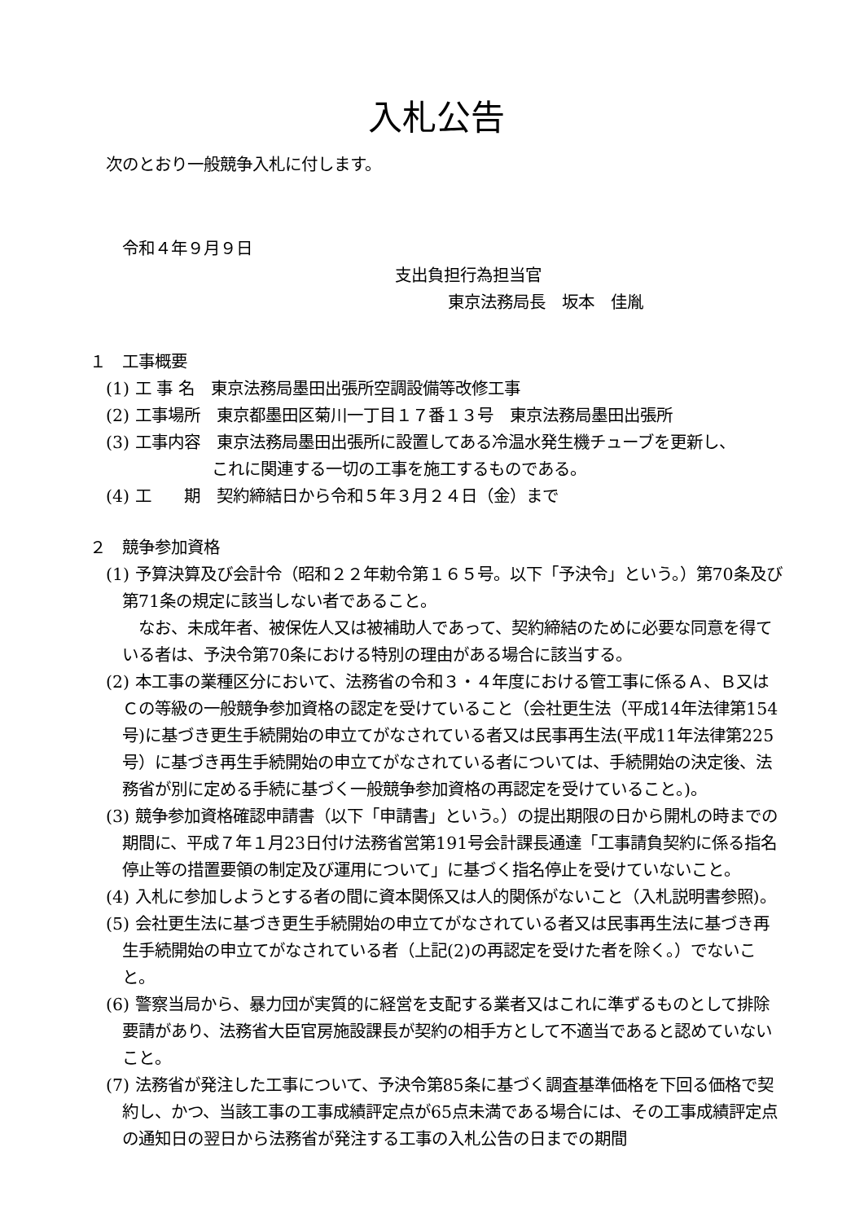入札公告
次のとおり一般競争入札に付します。
令和４年９月９日
支出負担行為担当官
東京法務局長　坂本　佳胤
１　工事概要
(1) 工 事 名　東京法務局墨田出張所空調設備等改修工事
(2) 工事場所　東京都墨田区菊川一丁目１７番１３号　東京法務局墨田出張所
(3) 工事内容　東京法務局墨田出張所に設置してある冷温水発生機チューブを更新し、
これに関連する一切の工事を施工するものである。
(4) 工　　期　契約締結日から令和５年３月２４日（金）まで
２　競争参加資格
(1) 予算決算及び会計令（昭和２２年勅令第１６５号。以下「予決令」という。）第70条及び第71条の規定に該当しない者であること。
なお、未成年者、被保佐人又は被補助人であって、契約締結のために必要な同意を得ている者は、予決令第70条における特別の理由がある場合に該当する。
(2) 本工事の業種区分において、法務省の令和３・４年度における管工事に係るＡ、Ｂ又はＣの等級の一般競争参加資格の認定を受けていること（会社更生法（平成14年法律第154号)に基づき更生手続開始の申立てがなされている者又は民事再生法(平成11年法律第225号）に基づき再生手続開始の申立てがなされている者については、手続開始の決定後、法務省が別に定める手続に基づく一般競争参加資格の再認定を受けていること。)。
(3) 競争参加資格確認申請書（以下「申請書」という。）の提出期限の日から開札の時までの期間に、平成７年１月23日付け法務省営第191号会計課長通達「工事請負契約に係る指名停止等の措置要領の制定及び運用について」に基づく指名停止を受けていないこと。
(4) 入札に参加しようとする者の間に資本関係又は人的関係がないこと（入札説明書参照)。
(5) 会社更生法に基づき更生手続開始の申立てがなされている者又は民事再生法に基づき再生手続開始の申立てがなされている者（上記(2)の再認定を受けた者を除く。）でないこと。
(6) 警察当局から、暴力団が実質的に経営を支配する業者又はこれに準ずるものとして排除要請があり、法務省大臣官房施設課長が契約の相手方として不適当であると認めていないこと。
(7) 法務省が発注した工事について、予決令第85条に基づく調査基準価格を下回る価格で契約し、かつ、当該工事の工事成績評定点が65点未満である場合には、その工事成績評定点の通知日の翌日から法務省が発注する工事の入札公告の日までの期間